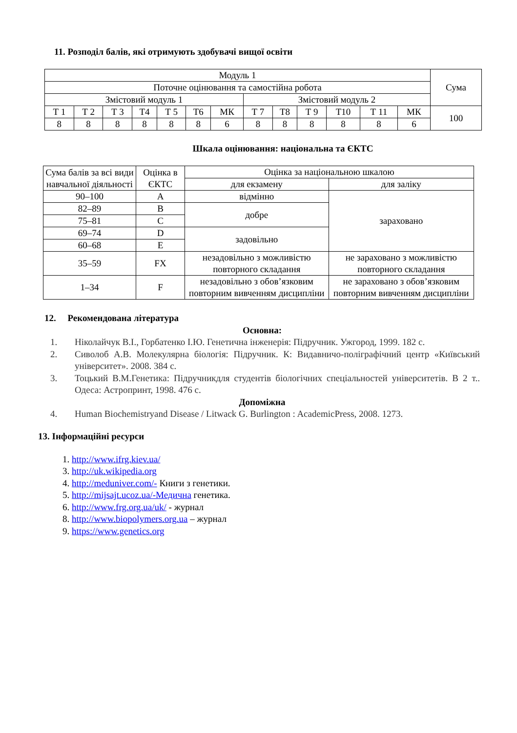11. Розподіл балів, які отримують здобувачі вищої освіти
| Модуль 1 | | | | | | | | | | | | | Сума |
| Поточне оцінювання та самостійна робота | | | | | | | | | | | | | |
| Змістовий модуль 1 | | | | | | | Змістовий модуль 2 | | | | | | |
| Т 1 | Т 2 | Т 3 | Т4 | Т 5 | Т6 | МК | Т 7 | Т8 | Т 9 | Т10 | Т 11 | МК | 100 |
| 8 | 8 | 8 | 8 | 8 | 8 | 6 | 8 | 8 | 8 | 8 | 8 | 6 | |
Шкала оцінювання: національна та ЄКТС
| Сума балів за всі види навчальної діяльності | Оцінка в ЄКТС | Оцінка за національною шкалою | |
| | | для екзамену | для заліку |
| 90–100 | A | відмінно | зараховано |
| 82–89 | B | добре | |
| 75–81 | C | | |
| 69–74 | D | задовільно | |
| 60–68 | E | | |
| 35–59 | FX | незадовільно з можливістю повторного складання | не зараховано з можливістю повторного складання |
| 1–34 | F | незадовільно з обов’язковим повторним вивченням дисципліни | не зараховано з обов’язковим повторним вивченням дисципліни |
12. Рекомендована література
Основна:
1. Ніколайчук В.І., Горбатенко І.Ю. Генетична інженерія: Підручник. Ужгород, 1999. 182 с.
2. Сиволоб А.В. Молекулярна біологія: Підручник. К: Видавничо-поліграфічний центр «Київський університет». 2008. 384 с.
3. Тоцький В.М.Генетика: Підручникдля студентів біологічних спеціальностей університетів. В 2 т.. Одеса: Астропринт, 1998. 476 с.
Допоміжна
4. Human Biochemistryand Disease / Litwack G. Burlington : AcademicPress, 2008. 1273.
13. Інформаційні ресурси
1. http://www.ifrg.kiev.ua/
3. http://uk.wikipedia.org
4. http://meduniver.com/- Книги з генетики.
5. http://mijsajt.ucoz.ua/-Медична генетика.
6. http://www.frg.org.ua/uk/ - журнал
8. http://www.biopolymers.org.ua – журнал
9. https://www.genetics.org